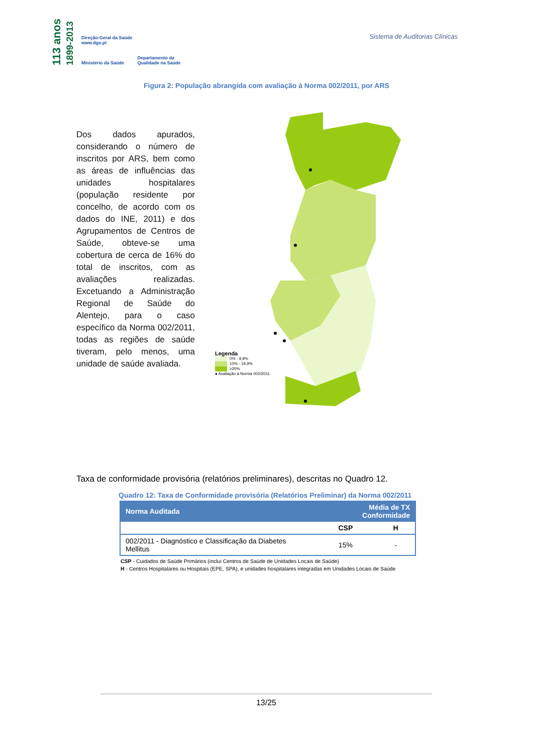113 anos 1899-2013
Direção-Geral da Saúde
www.dgs.pt
Ministério da Saúde
Departamento da
Qualidade na Saúde
Sistema de Auditorias Clínicas
Figura 2: População abrangida com avaliação à Norma 002/2011, por ARS
Dos dados apurados, considerando o número de inscritos por ARS, bem como as áreas de influências das unidades hospitalares (população residente por concelho, de acordo com os dados do INE, 2011) e dos Agrupamentos de Centros de Saúde, obteve-se uma cobertura de cerca de 16% do total de inscritos, com as avaliações realizadas. Excetuando a Administração Regional de Saúde do Alentejo, para o caso específico da Norma 002/2011, todas as regiões de saúde tiveram, pelo menos, uma unidade de saúde avaliada.
Legenda
0% - 9,9%
10% - 19,9%
≥20%
● Avaliação à Norma 002/2011
Taxa de conformidade provisória (relatórios preliminares), descritas no Quadro 12.
Quadro 12: Taxa de Conformidade provisória (Relatórios Preliminar) da Norma 002/2011
| Norma Auditada | Média de TX Conformidade | |
| --- | --- | --- |
| | CSP | H |
| 002/2011 - Diagnóstico e Classificação da Diabetes Mellitus | 15% | - |
CSP - Cuidados de Saúde Primários (inclui Centros de Saúde de Unidades Locais de Saúde)
H - Centros Hospitalares ou Hospitais (EPE, SPA), e unidades hospitalares integradas em Unidades Locais de Saúde
13/25